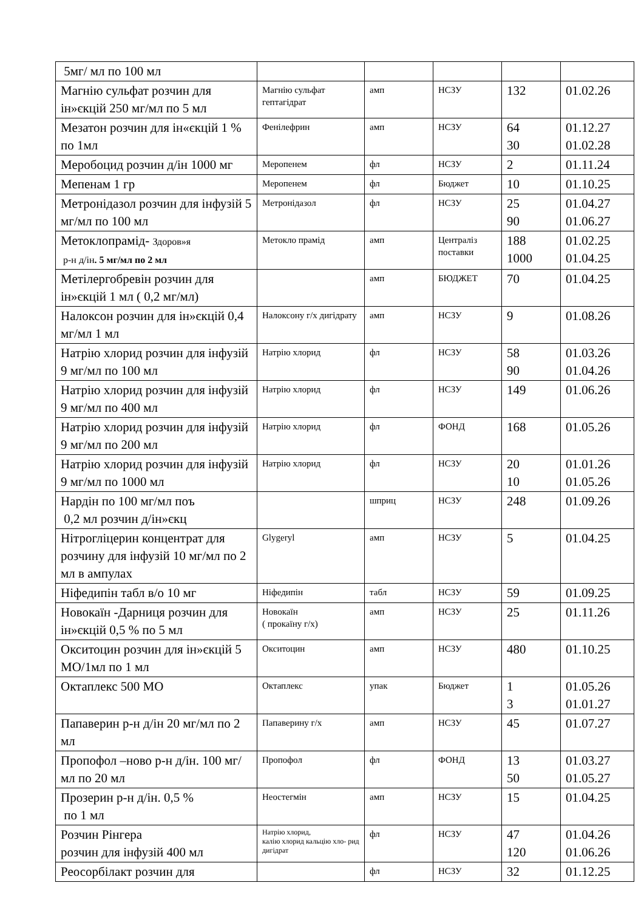| 5мг/ мл по 100 мл | | | | | |
| Магнію сульфат розчин для ін»єкцій 250 мг/мл по 5 мл | Магнію сульфат гептагідрат | амп | НСЗУ | 132 | 01.02.26 |
| Мезатон розчин для ін«єкцій 1 % по 1мл | Фенілефрин | амп | НСЗУ | 64 30 | 01.12.27 01.02.28 |
| Меробоцид розчин д/ін 1000 мг | Меропенем | фл | НСЗУ | 2 | 01.11.24 |
| Мепенам 1 гр | Меропенем | фл | Бюджет | 10 | 01.10.25 |
| Метронідазол розчин для інфузій 5 мг/мл по 100 мл | Метронідазол | фл | НСЗУ | 25 90 | 01.04.27 01.06.27 |
| Метоклопрамід- Здоров»я р-н д/ін . 5 мг/мл по 2 мл | Метокло прамід | амп | Централіз поставки | 188 1000 | 01.02.25 01.04.25 |
| Метілергобревін розчин для ін»єкцій 1 мл ( 0,2 мг/мл) | | амп | БЮДЖЕТ | 70 | 01.04.25 |
| Налоксон розчин для ін»єкцій 0,4 мг/мл 1 мл | Налоксону г/х дигідрату | амп | НСЗУ | 9 | 01.08.26 |
| Натрію хлорид розчин для інфузій 9 мг/мл по 100 мл | Натрію хлорид | фл | НСЗУ | 58 90 | 01.03.26 01.04.26 |
| Натрію хлорид розчин для інфузій 9 мг/мл по 400 мл | Натрію хлорид | фл | НСЗУ | 149 | 01.06.26 |
| Натрію хлорид розчин для інфузій 9 мг/мл по 200 мл | Натрію хлорид | фл | ФОНД | 168 | 01.05.26 |
| Натрію хлорид розчин для інфузій 9 мг/мл по 1000 мл | Натрію хлорид | фл | НСЗУ | 20 10 | 01.01.26 01.05.26 |
| Нардін по 100 мг/мл поъ 0,2 мл розчин д/ін»єкц | | шприц | НСЗУ | 248 | 01.09.26 |
| Нітрогліцерин концентрат для розчину для інфузій 10 мг/мл по 2 мл в ампулах | Glygeryl | амп | НСЗУ | 5 | 01.04.25 |
| Ніфедипін табл в/о 10 мг | Ніфедипін | табл | НСЗУ | 59 | 01.09.25 |
| Новокаїн -Дарниця розчин для ін»єкцій 0,5 % по 5 мл | Новокаїн ( прокаїну г/х) | амп | НСЗУ | 25 | 01.11.26 |
| Окситоцин розчин для ін»єкцій 5 МО/1мл по 1 мл | Окситоцин | амп | НСЗУ | 480 | 01.10.25 |
| Октаплекс 500 МО | Октаплекс | упак | Бюджет | 1 3 | 01.05.26 01.01.27 |
| Папаверин р-н д/ін 20 мг/мл по 2 мл | Папаверину г/х | амп | НСЗУ | 45 | 01.07.27 |
| Пропофол –ново р-н д/ін. 100 мг/мл по 20 мл | Пропофол | фл | ФОНД | 13 50 | 01.03.27 01.05.27 |
| Прозерин р-н д/ін. 0,5 % по 1 мл | Неостегмін | амп | НСЗУ | 15 | 01.04.25 |
| Розчин Рінгера розчин для інфузій 400 мл | Натрію хлорид, калію хлорид кальцію хло- рид дигідрат | фл | НСЗУ | 47 120 | 01.04.26 01.06.26 |
| Реосорбілакт розчин для | | фл | НСЗУ | 32 | 01.12.25 |